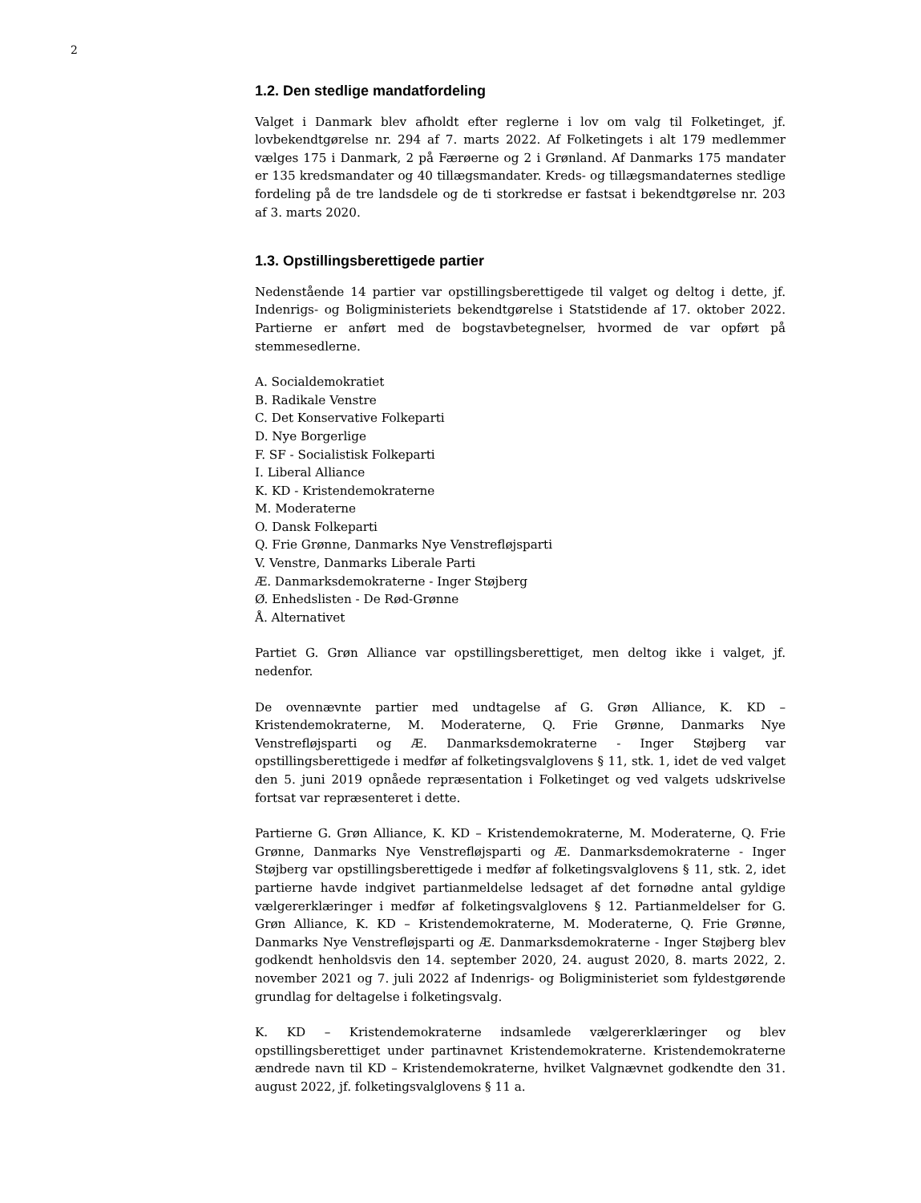2
1.2. Den stedlige mandatfordeling
Valget i Danmark blev afholdt efter reglerne i lov om valg til Folketinget, jf. lovbekendtgørelse nr. 294 af 7. marts 2022. Af Folketingets i alt 179 medlemmer vælges 175 i Danmark, 2 på Færøerne og 2 i Grønland. Af Danmarks 175 mandater er 135 kredsmandater og 40 tillægsmandater. Kreds- og tillægsmandaternes stedlige fordeling på de tre landsdele og de ti storkredse er fastsat i bekendtgørelse nr. 203 af 3. marts 2020.
1.3. Opstillingsberettigede partier
Nedenstående 14 partier var opstillingsberettigede til valget og deltog i dette, jf. Indenrigs- og Boligministeriets bekendtgørelse i Statstidende af 17. oktober 2022. Partierne er anført med de bogstavbetegnelser, hvormed de var opført på stemmesedlerne.
A. Socialdemokratiet
B. Radikale Venstre
C. Det Konservative Folkeparti
D. Nye Borgerlige
F. SF - Socialistisk Folkeparti
I. Liberal Alliance
K. KD - Kristendemokraterne
M. Moderaterne
O. Dansk Folkeparti
Q. Frie Grønne, Danmarks Nye Venstrefløjsparti
V. Venstre, Danmarks Liberale Parti
Æ. Danmarksdemokraterne - Inger Støjberg
Ø. Enhedslisten - De Rød-Grønne
Å. Alternativet
Partiet G. Grøn Alliance var opstillingsberettiget, men deltog ikke i valget, jf. nedenfor.
De ovennævnte partier med undtagelse af G. Grøn Alliance, K. KD – Kristendemokraterne, M. Moderaterne, Q. Frie Grønne, Danmarks Nye Venstrefløjsparti og Æ. Danmarksdemokraterne - Inger Støjberg var opstillingsberettigede i medfør af folketingsvalglovens § 11, stk. 1, idet de ved valget den 5. juni 2019 opnåede repræsentation i Folketinget og ved valgets udskrivelse fortsat var repræsenteret i dette.
Partierne G. Grøn Alliance, K. KD – Kristendemokraterne, M. Moderaterne, Q. Frie Grønne, Danmarks Nye Venstrefløjsparti og Æ. Danmarksdemokraterne - Inger Støjberg var opstillingsberettigede i medfør af folketingsvalglovens § 11, stk. 2, idet partierne havde indgivet partianmeldelse ledsaget af det fornødne antal gyldige vælgererklæringer i medfør af folketingsvalglovens § 12. Partianmeldelser for G. Grøn Alliance, K. KD – Kristendemokraterne, M. Moderaterne, Q. Frie Grønne, Danmarks Nye Venstrefløjsparti og Æ. Danmarksdemokraterne - Inger Støjberg blev godkendt henholdsvis den 14. september 2020, 24. august 2020, 8. marts 2022, 2. november 2021 og 7. juli 2022 af Indenrigs- og Boligministeriet som fyldestgørende grundlag for deltagelse i folketingsvalg.
K. KD – Kristendemokraterne indsamlede vælgererklæringer og blev opstillingsberettiget under partinavnet Kristendemokraterne. Kristendemokraterne ændrede navn til KD – Kristendemokraterne, hvilket Valgnævnet godkendte den 31. august 2022, jf. folketingsvalglovens § 11 a.